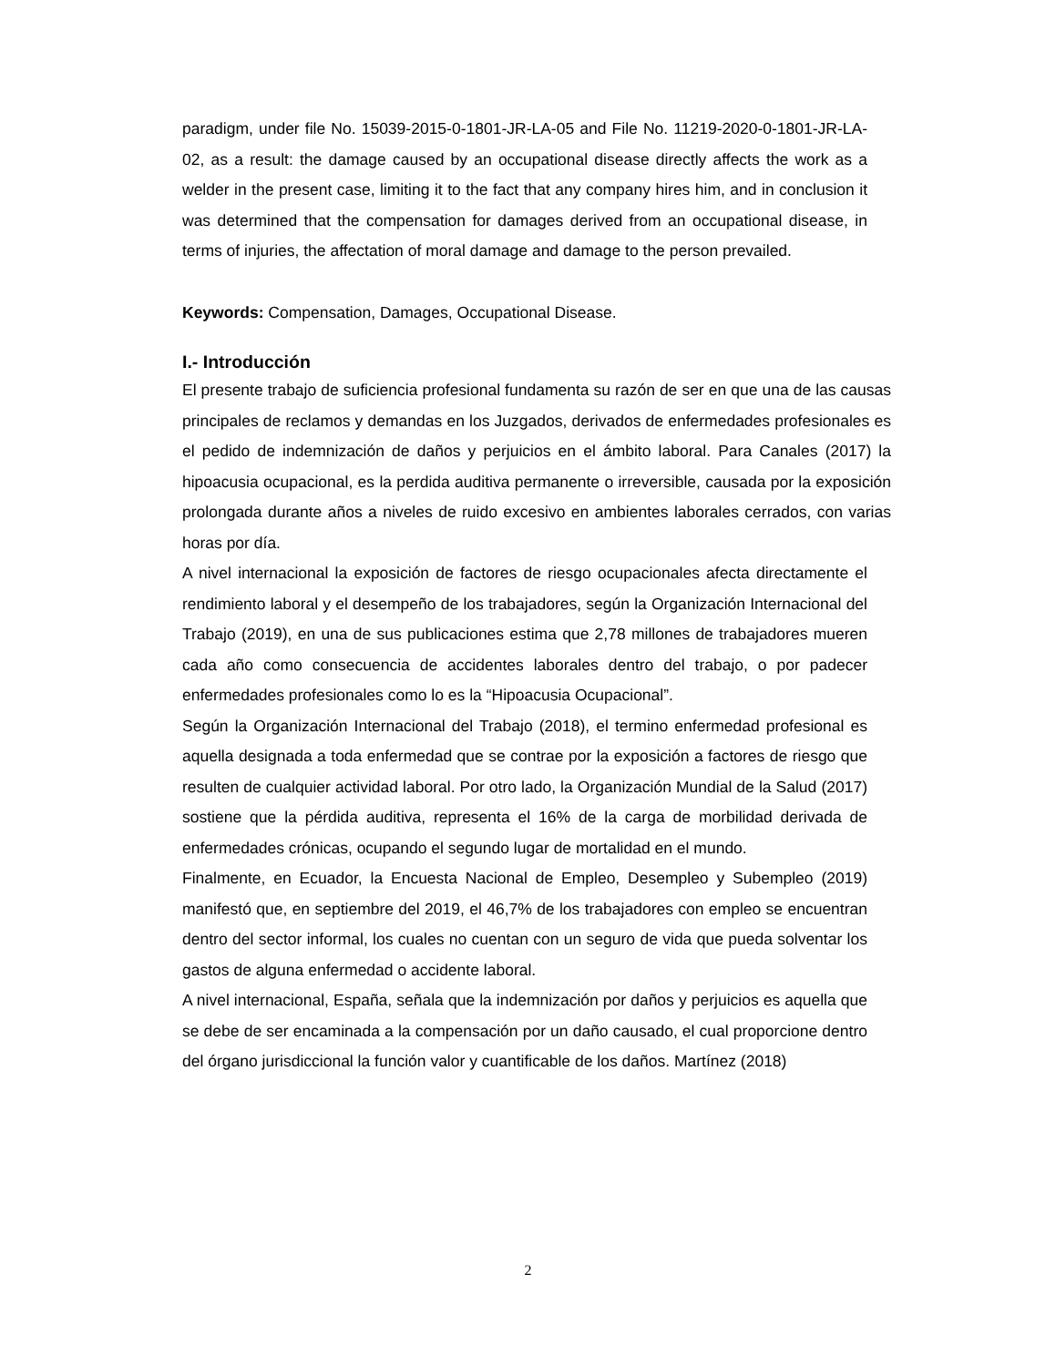paradigm, under file No. 15039-2015-0-1801-JR-LA-05 and File No. 11219-2020-0-1801-JR-LA-02, as a result: the damage caused by an occupational disease directly affects the work as a welder in the present case, limiting it to the fact that any company hires him, and in conclusion it was determined that the compensation for damages derived from an occupational disease, in terms of injuries, the affectation of moral damage and damage to the person prevailed.
Keywords: Compensation, Damages, Occupational Disease.
I.- Introducción
El presente trabajo de suficiencia profesional fundamenta su razón de ser en que una de las causas principales de reclamos y demandas en los Juzgados, derivados de enfermedades profesionales es el pedido de indemnización de daños y perjuicios en el ámbito laboral. Para Canales (2017) la hipoacusia ocupacional, es la perdida auditiva permanente o irreversible, causada por la exposición prolongada durante años a niveles de ruido excesivo en ambientes laborales cerrados, con varias horas por día.
A nivel internacional la exposición de factores de riesgo ocupacionales afecta directamente el rendimiento laboral y el desempeño de los trabajadores, según la Organización Internacional del Trabajo (2019), en una de sus publicaciones estima que 2,78 millones de trabajadores mueren cada año como consecuencia de accidentes laborales dentro del trabajo, o por padecer enfermedades profesionales como lo es la “Hipoacusia Ocupacional”.
Según la Organización Internacional del Trabajo (2018), el termino enfermedad profesional es aquella designada a toda enfermedad que se contrae por la exposición a factores de riesgo que resulten de cualquier actividad laboral. Por otro lado, la Organización Mundial de la Salud (2017) sostiene que la pérdida auditiva, representa el 16% de la carga de morbilidad derivada de enfermedades crónicas, ocupando el segundo lugar de mortalidad en el mundo.
Finalmente, en Ecuador, la Encuesta Nacional de Empleo, Desempleo y Subempleo (2019) manifestó que, en septiembre del 2019, el 46,7% de los trabajadores con empleo se encuentran dentro del sector informal, los cuales no cuentan con un seguro de vida que pueda solventar los gastos de alguna enfermedad o accidente laboral.
A nivel internacional, España, señala que la indemnización por daños y perjuicios es aquella que se debe de ser encaminada a la compensación por un daño causado, el cual proporcione dentro del órgano jurisdiccional la función valor y cuantificable de los daños. Martínez (2018)
2